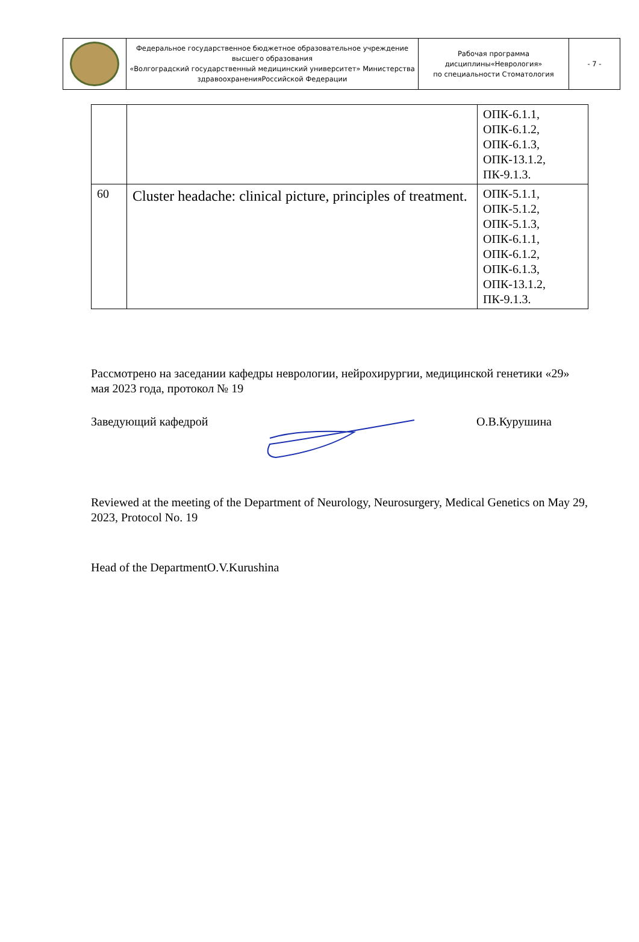| | Федеральное государственное бюджетное образовательное учреждение высшего образования «Волгоградский государственный медицинский университет» Министерства здравоохраненияРоссийской Федерации | Рабочая программа дисциплины«Неврология» по специальности Стоматология | - 7 - |
| | | ОПК-6.1.1, ОПК-6.1.2, ОПК-6.1.3, ОПК-13.1.2, ПК-9.1.3. |
| 60 | Cluster headache: clinical picture, principles of treatment. | ОПК-5.1.1, ОПК-5.1.2, ОПК-5.1.3, ОПК-6.1.1, ОПК-6.1.2, ОПК-6.1.3, ОПК-13.1.2, ПК-9.1.3. |
Рассмотрено на заседании кафедры неврологии, нейрохирургии, медицинской генетики «29» мая 2023 года, протокол № 19
Заведующий кафедрой О.В.Курушина
Reviewed at the meeting of the Department of Neurology, Neurosurgery, Medical Genetics on May 29, 2023, Protocol No. 19
Head of the DepartmentO.V.Kurushina